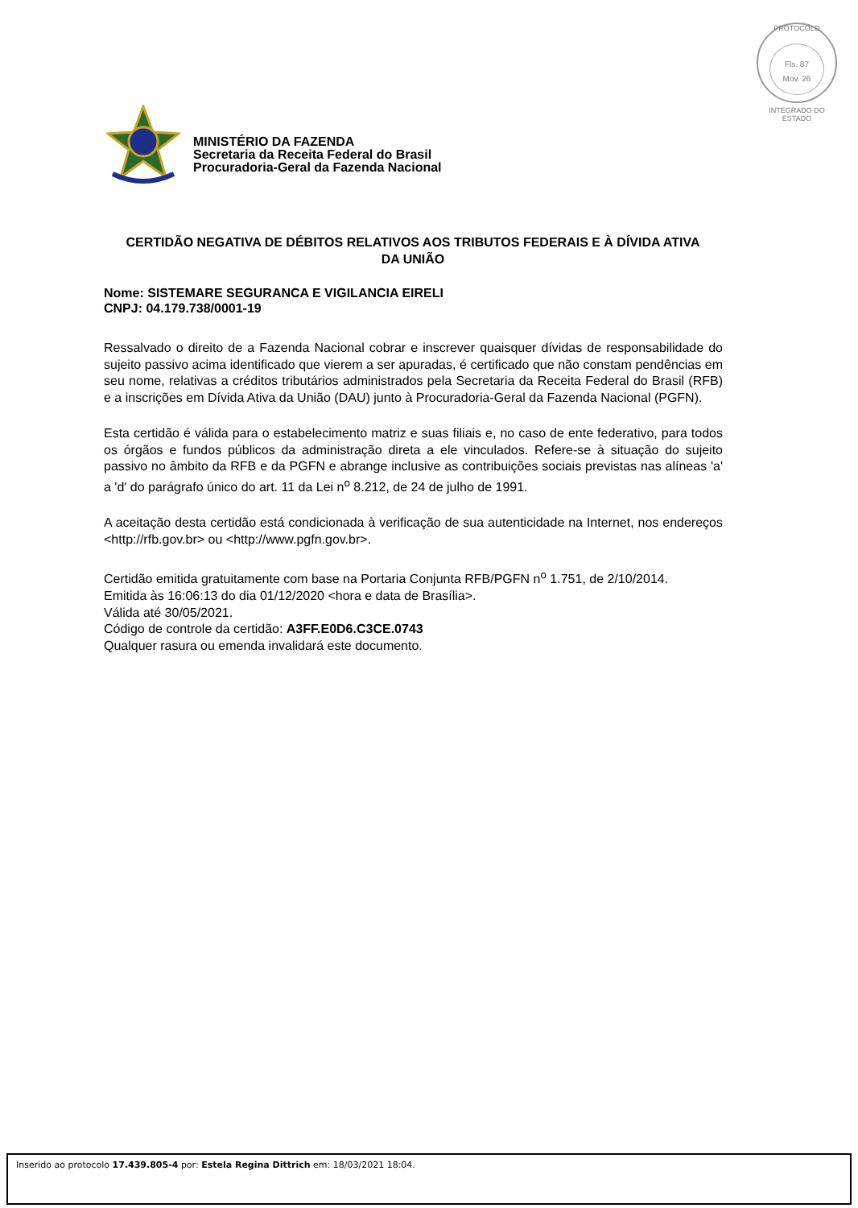PROTOCOLO
Fls. 87
Mov. 26
INTEGRADO DO ESTADO
MINISTÉRIO DA FAZENDA
Secretaria da Receita Federal do Brasil
Procuradoria-Geral da Fazenda Nacional
CERTIDÃO NEGATIVA DE DÉBITOS RELATIVOS AOS TRIBUTOS FEDERAIS E À DÍVIDA ATIVA DA UNIÃO
Nome: SISTEMARE SEGURANCA E VIGILANCIA EIRELI
CNPJ: 04.179.738/0001-19
Ressalvado o direito de a Fazenda Nacional cobrar e inscrever quaisquer dívidas de responsabilidade do sujeito passivo acima identificado que vierem a ser apuradas, é certificado que não constam pendências em seu nome, relativas a créditos tributários administrados pela Secretaria da Receita Federal do Brasil (RFB) e a inscrições em Dívida Ativa da União (DAU) junto à Procuradoria-Geral da Fazenda Nacional (PGFN).
Esta certidão é válida para o estabelecimento matriz e suas filiais e, no caso de ente federativo, para todos os órgãos e fundos públicos da administração direta a ele vinculados. Refere-se à situação do sujeito passivo no âmbito da RFB e da PGFN e abrange inclusive as contribuições sociais previstas nas alíneas 'a' a 'd' do parágrafo único do art. 11 da Lei n<sup>o</sup> 8.212, de 24 de julho de 1991.
A aceitação desta certidão está condicionada à verificação de sua autenticidade na Internet, nos endereços <http://rfb.gov.br> ou <http://www.pgfn.gov.br>.
Certidão emitida gratuitamente com base na Portaria Conjunta RFB/PGFN n<sup>o</sup> 1.751, de 2/10/2014.
Emitida às 16:06:13 do dia 01/12/2020 <hora e data de Brasília>.
Válida até 30/05/2021.
Código de controle da certidão: A3FF.E0D6.C3CE.0743
Qualquer rasura ou emenda invalidará este documento.
Inserido ao protocolo 17.439.805-4 por: Estela Regina Dittrich em: 18/03/2021 18:04.